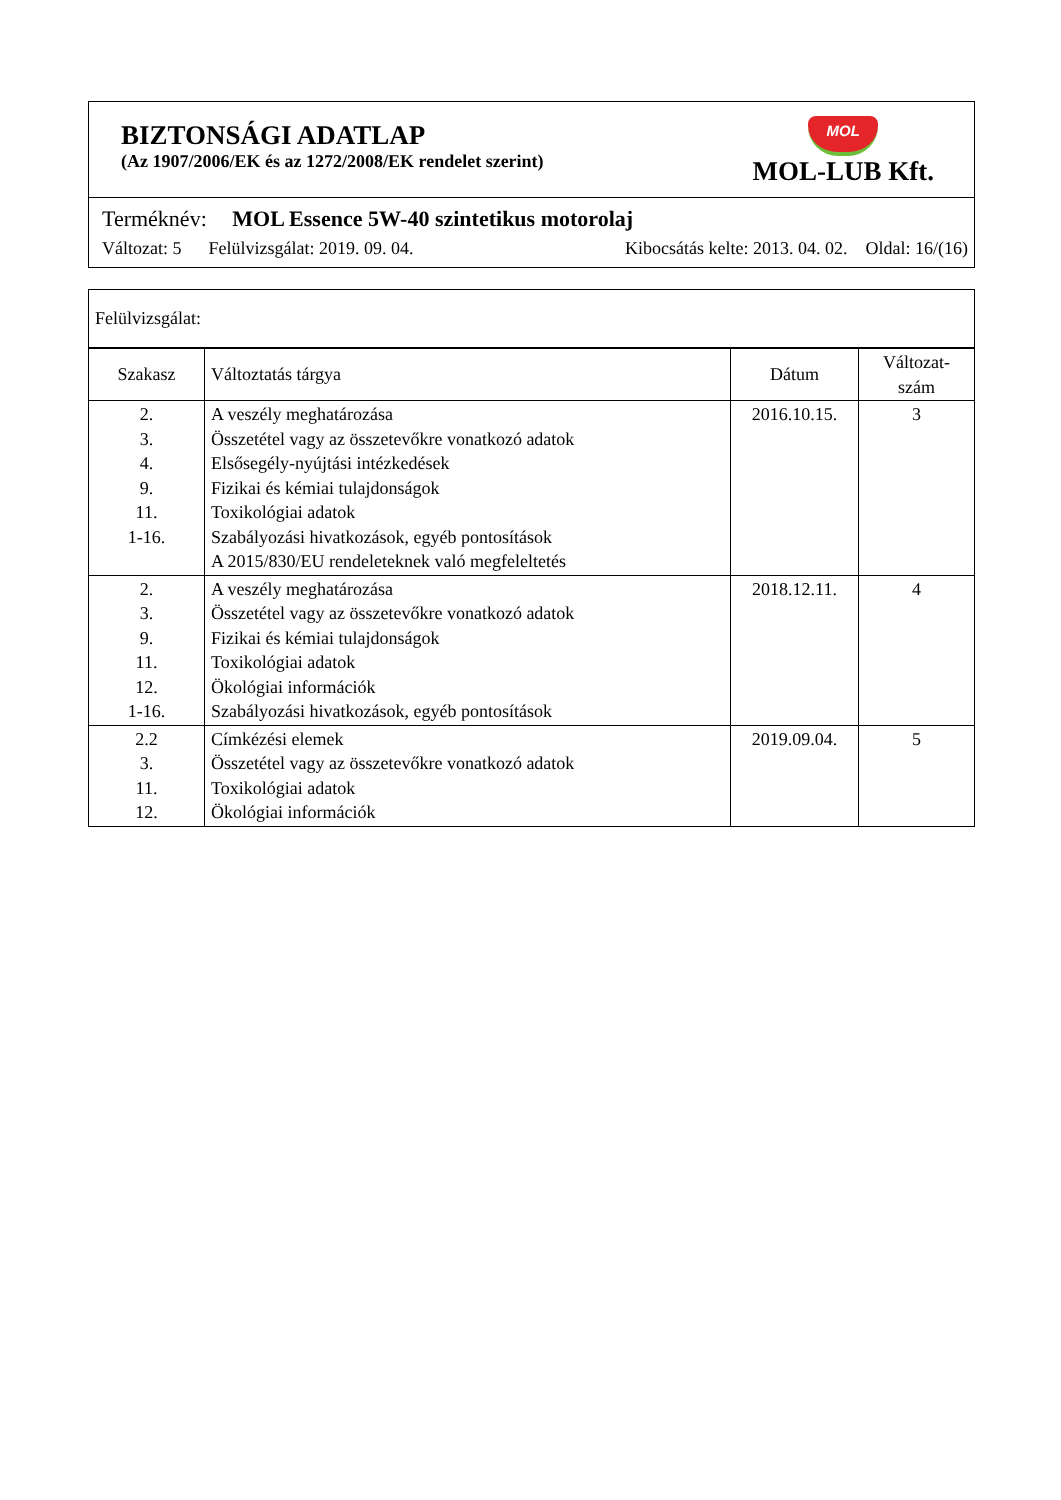BIZTONSÁGI ADATLAP
(Az 1907/2006/EK és az 1272/2008/EK rendelet szerint)
MOL
MOL-LUB Kft.
Terméknév: MOL Essence 5W-40 szintetikus motorolaj
Változat: 5 Felülvizsgálat: 2019. 09. 04. Kibocsátás kelte: 2013. 04. 02. Oldal: 16/(16)
Felülvizsgálat:
| Szakasz | Változtatás tárgya | Dátum | Változat- szám |
| --- | --- | --- | --- |
| 2. 3. 4. 9. 11. 1-16. | A veszély meghatározása Összetétel vagy az összetevőkre vonatkozó adatok Elsősegély-nyújtási intézkedések Fizikai és kémiai tulajdonságok Toxikológiai adatok Szabályozási hivatkozások, egyéb pontosítások A 2015/830/EU rendeleteknek való megfeleltetés | 2016.10.15. | 3 |
| 2. 3. 9. 11. 12. 1-16. | A veszély meghatározása Összetétel vagy az összetevőkre vonatkozó adatok Fizikai és kémiai tulajdonságok Toxikológiai adatok Ökológiai információk Szabályozási hivatkozások, egyéb pontosítások | 2018.12.11. | 4 |
| 2.2 3. 11. 12. | Címkézési elemek Összetétel vagy az összetevőkre vonatkozó adatok Toxikológiai adatok Ökológiai információk | 2019.09.04. | 5 |